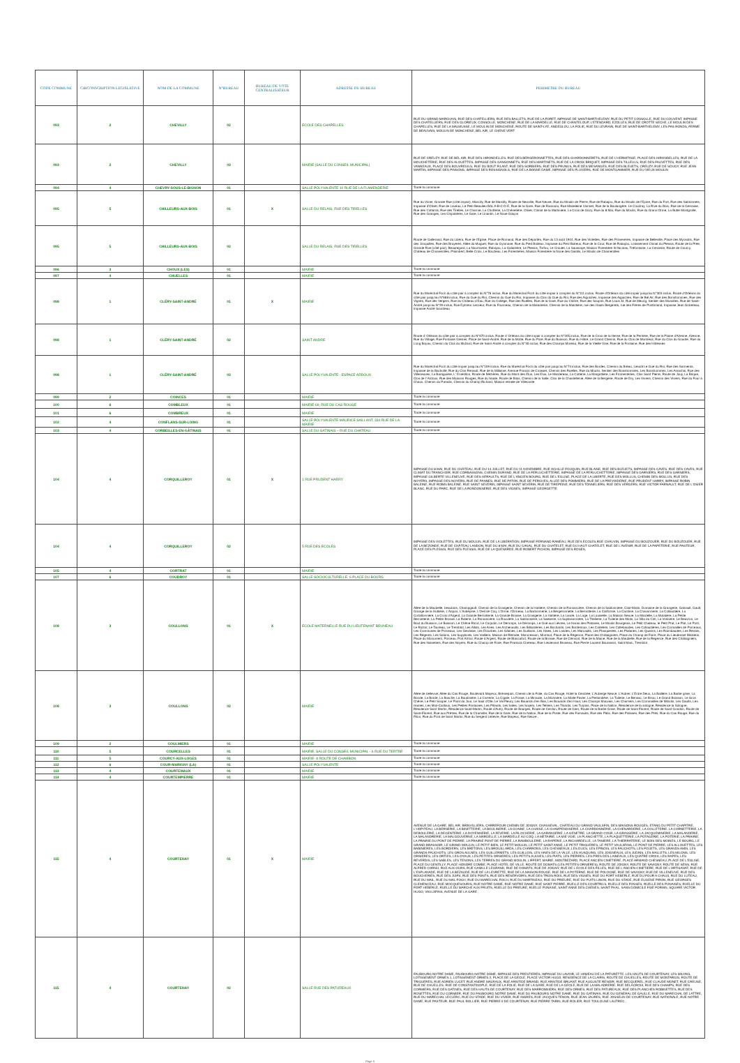| CODE COMMUNE | CIRCONSCRIPTION LEGISLATIVE | NOM DE LA COMMUNE | N°BUREAU | BUREAU DE VOTE CENTRALISATEUR | ADRESSE DU BUREAU | PERIMETRE DU BUREAU |
| --- | --- | --- | --- | --- | --- | --- |
| 093 | 2 | CHEVILLY | 02 | | ECOLE DES CHAPELLES | RUE DU GRAND MARCHAIS, RUE DES CHATELLIERS, RUE DES BALLETS, RUE DE LA FORET, IMPASSE DE SAINT-BARTHELEMY, RUE DU PETIT COSSOLLE, RUE DU COUVENT, IMPASSE DES CHATELLIERS, RUE DES GLORIEUX, COSSOLLE, MONCHENE, RUE DE LA MARDELLE, RUE DE CHANTELOUP, L'ETENDARD, EZOLLES, RUE DE CROTTE SECHE, LE MOULIN DES CHAPELLES, RUE DE LA MALMUSSE, LE MOULIN DE MONCHENE, ROUTE DE SAINT-LYE, ANDEGLOU, LA FOLIE, RUE DU LEVRAIN, RUE DE SAINT-BARTHELEMY, LES PAS RONDS, FERME DE BEAUVAIS, MOULIN DE MONCHENE, BEL AIR, LE CHENE VERT |
| 093 | 2 | CHEVILLY | 03 | | MAIRIE (SALLE DU CONSEIL MUNICIPAL) | RUE DE CREUZY, RUE DE BEL AIR, RUE DES HIRONDELLES, RUE DES BERGERONNETTES, RUE DES CHARDONNERETS, RUE DE L'HERMITAGE, PLACE DES HIRONDELLES, RUE DE LA MOUCHETERIE, RUE DES ALOUETTES, IMPASSE DES GANSONNETS, RUE DES MARTINETS, RUE DE LA CROIX BRIQUET, IMPASSE DES TILLEULS, RUE DES FAUVETTES, RUE DES VANNEAUX, PLACE DES BOUVREUILS, RUE DU BOUT FILANT, RUE DES SORBIERS, RUE DES PRUNUS, RUE DES MESANGES, RUE DES BLEUETS, CREUZY, RUE DE SOUGY, RUE JEAN MARTIN, IMPASSE DES PINSONS, IMPASSE DES ROSSIGNOLS, RUE DE LA BONNE DAME, IMPASSE DES PLUVIERS, RUE DE MONTGAMMIER, RUE DU VIEUX MOULIN |
| 094 | 4 | CHEVRY-SOUS-LE-BIGNON | 01 | | SALLE POLYVALENTE 10 RUE DE LA FLAMENDERIE | Toute la commune |
| 095 | 5 | CHILLEURS-AUX-BOIS | 01 | X | SALLE DU RELAIS, RUE DES TIRELLES | Rue du Vivier, Grande Rue (côté impair), Marcilly, Rue de Marcilly, Route de Neuville, Rue Neuve, Rue du Moulin de Pierre, Rue de Rabajou, Rue du Moulin de l'Epine, Rue du Fort, Rue des Sablonnets, Impasse d'Olivet, Rue de Laveau, Le Petit Beaulieu Bât. A-B-C-D-E, Rue de la Gare, Rue de Ramoulu, Rue Madeleine Vionnet, Rue de la Boulangère, Le Coudray, La Rive du Bois, Rue de la Gervaise, Rue des Cottards, Rue des Tirelles, Le Charme, La Chotterie, La Chênetière, Olivet, Climat de la Martinière, La Croix de Givry, Rue du 8 Mai, Rue du Moulin, Rue du Grand Orme, La Butte Montgrolle, Rue des Granges, Les Chipotières, Le Gare, Le Linantin, Le Noue Glaçon |
| 095 | 5 | CHILLEURS-AUX-BOIS | 02 | | SALLE DU RELAIS, RUE DES TIRELLES | Route de Gallerand, Rue du Libéra, Rue de l'Eglise, Place de Romand, Rue des Déportés, Rue du 13 août 1944, Rue des Violettes, Rue des Primevères, Impasse de Belleville, Place des Myosotis, Rue des Jonquilles, Rue des Bruyères, Allée du Muguet, Rue du Gymnase, Rue du Pied Boiteux, Impasse du Pied Boiteux, Rue de la Cour, Rue de Rabajou, Lotissement Climat du Plessis, Route de la Prée, Grande Rue (côté pair), Beauregard, La Nourricerie, Rabajou, La Galaizière, Le Plessis, Torfou, Le Croulet, La Saussaye, Maison Forestière St Nicolas, Tréfontaine, La Cercierie, Route de Courcy, Château de Chamerolles, Plaimbert, Belle Croix, Le Bouzeau, Les Forestières, Maison Forestière la Noue des Gastils, Le Moulin de Chamerolles |
| 096 | 3 | CHOUX (LES) | 01 | | MAIRIE | Toute la commune |
| 097 | 4 | CHUELLES | 01 | | MAIRIE | Toute la commune |
| 098 | 1 | CLÉRY-SAINT-ANDRÉ | 01 | X | MAIRIE | Rue du Maréchal Foch du côté pair à compter du N°76 inclus, Rue du Maréchal Foch du côté impair à compter du N°111 inclus, Route d'Orléans du côté impair jusqu'au N°303 inclus, Route d'Orléans du côté pair jusqu'au N°668 inclus, Rue du Gué du Roi, Chemin du Gué du Roi, Impasse du Clos du Gué du Roi, Rue des Aiguiches, Impasse des Aiguiches, Rue de Bel Air, Rue des Bonshommes, Rue des Vignes, Rue des Vergers, Rue du Château d'Eau, Rue du Collège, Rue des Ruelles, Rue de la Gare, Rue du Cloître, Rue des Soupirs, Rue Louis XI, Rue de Meung, Sentier des Murailles, Rue de Saint-André jusqu'au N°29 inclus, Rue Ephrem Lecoeur, Rue du Fourneau, Chemin de la Maladrerie, Chemin de la Mulotière, rue des Hauts Bergerets, rue des Frères de Pontbriand, Impasse Jean Gobereau, Impasse André Sourdeau |
| 098 | 1 | CLÉRY-SAINT-ANDRÉ | 02 | | SAINT ANDRE | Route d' Orléans du côté pair à compter du N°670 inclus, Route d' Orléans du côté impair à compter du N°305 inclus, Rue de la Croix de la Herse, Rue de la Perrière, Rue de la Plaine d'Azenne, Azenne, Rue du Village, Rue Fontaine Grenier, Place de Saint-André, Rue de la Motte, Rue du Paré, Rue du Buisson, Rue du Hâtre, Le Grand Chemin, Rue du Clos de Montreuil, Rue du Clos du Soudre, Rue du Long Boyau, Chemin du Clos du Muzard, Rue de Saint-André à compter du N°30 inclus, Rue des Champs Moreau, Rue de la Vieille Voie, Rue de la Fontaine, Rue des Hôtesses |
| 098 | 1 | CLÉRY-SAINT-ANDRÉ | 03 | | SALLE POLYVALENTE - ESPACE ARDOUX | Rue du Maréchal Foch du côté impair jusqu'au N°109 inclus, Rue du Maréchal Foch du côté pair jusqu'au N°74 inclus, Rue des Bordes, Chemin du Bréau, Lieudit Le Gué du Roi, Rue des Sarments, Impasse de la Bachollé, Rue du Clos Renault, Rue de la Millasse, Avenue Francis de Croisset, Chemin des Ruelles, Rue du Moulin, Sentier des Bonshommes, Les Bonshommes, Les Amachis, Rue des Villeneuves, La Baraguière, L' Emérillon, Route de Mézières, Rue du Mont des Elus, Les Elus, Le Mardereau, La Cotterie, La Margottière, Les Fromenteries, Clos Saint Pierre, Route de Jouy, La Brique, Clos de l' Ardoux, Rue des Maisons Rouges, Rue du Stade, Route de Blois, Chemin de la Salle, Clos de la Chastellenie, Allée de la Bergerie, Route de Dry, Les Viviers, Chemin des Viviers, Rue du Four à Chaux, Chemin du Paradis, Chemin du Champ Richard, Maison retraite de Villecante |
| 099 | 2 | COINCES | 01 | | MAIRIE | Toute la commune |
| 100 | 6 | COMBLEUX | 01 | | MAIRIE-69, RUE DU CAS ROUGE | Toute la commune |
| 101 | 6 | COMBREUX | 01 | | MAIRIE | Toute la commune |
| 102 | 4 | CONFLANS-SUR-LOING | 01 | | SALLE POLYVALENTE MAURICE SAILLANT, 334 RUE DE LA MAIRIE | Toute la commune |
| 103 | 4 | CORBEILLES-EN-GÂTINAIS | 01 | | SALLE DU GATINAIS – RUE DU CHATEAU | Toute la commune |
| 104 | 4 | CORQUILLEROY | 01 | X | 1 RUE PRUDENT HARRY | IMPASSE DU 8 MAI, RUE DU CHÂTEAU, RUE DU 14 JUILLET, RUE DU 11 NOVEMBRE, RUE ACHILLE FOUQUIN, RUE BLAISE, RUE DES BLEUETS, IMPASSE DES CAVES, RUE DES CAVES, RUE CLIMAT DU TRANCHOIR, RUE CORBASSONS, CHEMIN DURAND, RUE DE LA FERLUCHETTERIE, IMPASSE DE LA FERLUCHETTERIE, IMPASSE DES GARNIERS, RUE DES GARNIERS, IMPASSE GILBERTE VILLENEUVE, RUE DES HERAULTS, RUE DE L'ANCIEN BOURG, RUE DE L'EGLISE, PLACE DE LA LIBERTE, RUE DES MOLLUS, CHEMIN DES MOLLUS, RUE DES NOYERS, IMPASSE DES NOYERS, RUE DE PANNES, RUE DE PATON, RUE DE PERCHES, ALLEE DES POMMIERS, RUE DE LA PREVOIDERIE, RUE PRUDENT HARRY, IMPASSE ROBIN BALEINE, RUE ROBIN BALEINE, RUE SAINT SEVERIN, IMPASSE SAINT SEVERIN, RUE DE TIREPEINE, RUE DES TONNELIERS, RUE DES VERGERS, RUE VICTOR FARNAULT, RUE DE L'OSIER BLANC, RUE DU PARC, RUE DE LA RONDONNERIE, RUE DES VIGNES, IMPASSE GEORGETTE |
| 104 | 4 | CORQUILLEROY | 02 | | 5 RUE DES ECOLES | IMPASSE DES VIOLETTES, RUE DU MOULIN, RUE DE LA LIBERATION, IMPASSE FERNAND RAMEAU, RUE DES ECOLES,RUE CHAUVIN, IMPASSE DU BOUZOUER, RUE DU BOUZOUER, RUE DE LA BEZONDE, RUE DE CHÂTEAU LANDON, RUE DU 8 MAI, RUE DU CANAL, RUE DU CHATELET, RUE DU HAUT CHATELET, RUE DE L'AVENIR, RUE DE LA PAPETERIE, RUE PASTEUR, PLACE DES PLESSIS, RUE DES PLESSIS, RUE DE LA QUENARDE, RUE ROBERT PICHON, IMPASSE DES ROSES, |
| 105 | 4 | CORTRAT | 01 | | MAIRIE | Toute la commune |
| 107 | 6 | COUDROY | 01 | | SALLE SOCIOCULTURELLE, 6 PLACE DU BOURG | Toute la commune |
| 108 | 3 | COULLONS | 01 | X | ECOLE MATERNELLE RUE DU LIEUTENANT BRUNEAU | Allée de la Maubelle, beauboís, Champgault, Chemin de la Grangerie, Chemin de la Huttière, Chemin de la Romancière, Chemin de la Sablonnière, Clair-Matin, Domaine de la Grangerie, Galvault, Gault, Grange de la Huttière, L'Arquin, L'Aubépine, L'Oeil de Coq, L'Orme, l'Ormeau, La Barbonnerie, La Bergeronnette, La Bernotterie, La Californie, La Caroline, La Chavonnerie, La Collaudière, La Corbillonnière, La Croix d'Argent, La Grande Bernotterie, La Grande Brosse, La Grangerie, La Huttière, La Lande, La Loge, La Louisette, La Maison Neuve, La Mardelle, La Mulatière, La Petite Bernotterie, La Petite Brosse, La Raterie, La Romancière, La Rouvière, La Sablonnière, La Saeserie, La Suplissonnière, La Thelierie, La Tuilerie des Allots, La Villa du Criti, La Volinière, Le Beuvron, Le Bout du Buisson, Le Buisson, Le Chêne Rond, Le Corjudin, Le Deromps, Le Déromps, Le Gué aux Lièvres, Le Haras des Platanes, Le Moulin Bourgeois, Le Petit Chateau, le Petit Prat, Le Plat, Le Pont, Le Rozoir, Le Taureau, Le Tremblot, Les Allots, Les Anes, Les Archenaults, Les Billardières, Les Bochards, Les Borderioux, Les Cartelets, Les Collebaudes, Les Collaudières, Les Cormailles de Porceaux, Les Communes de Porceaux, Les Genâsse, Les Etourbes, Les Gâtines, Les Guillains, Les Haies, Les Landes, Les Marcaults, Les Planquerets, Les Platanes, Les Quatins, Les Raimbaudes, Les Rédots, Les Régents, Les Salons, Les Suppliciés, Les Vailliers, Maison de Retraite, Moncresson, Montout, Place de la Régence, Place des Châtaigniers, Place du Champ de Foire, Place du Lieutenant Bildstein, Place du Monument, Porceau, Port Arthur, Route d'Argent, Route de Blancafort, Route de la Brosse, Rue de Clémont, Rue de la Maine, Rue de la Maubelle, Rue de la Régence, Rue des Châtaigniers, Rue des Noisetiers, Rue des Noyers, Rue du Champ de Foire, Rue Frankois Chereau, Rue Lieutenant Bruneau, Rue Pierre Laurent Bourassin, Saint Marc, Tremblot , |
| 108 | 3 | COULLONS | 02 | | MAIRIE | Allée de bellevue, Allée du Cas Rouge, Boulevard Mayeux, Brémepain, Chemin de la Folie, du Cas Rouge, Hotel la Cendrée, L'Auberge Neuve, L'Aubier, L'Entre Deux, La Baillère, La Barbe grise, La Bonde, La Borde, La Bosche, La Boudinière, La Carrerie, La Cigale, La Fosse, La Miraude, La Morinière, La Motte Favier, La Perlandière, La Tuilerie, Le Bensac, Le Briou, Le Grand Boisson, Le Gros Chêne, Le Petit Souper, Le Point du Jour, Le Saut d'Ole, Le Val Fleury, Les Bouards d'en Bas, Les Bouards d'en Haut, Les Champs Mauvais, Les Charriers, Les Commailles de Mibolin, Les Gaults, Les Hantes, Les Mini-Cailloux, Les Petites Fontaines, Les Pillards, Les Sales, Les Soyers, Les Telliers, Les Thiards, Les Turpins, Place de la Nation, Résidence de la sologne, Résidence la Sologne, Résidence Saint Martin, Résidence Saint-Martin, Route d'Autry, Route de Bourges, Route de Cerdon, Route de Gien, Route de la Barbe Grise, Route de Saint Florent, Route de Saint Gondon, Route de Saint-Florent, Rue aux Prêtres, Rue de la Charmille, Rue de la Gare, Rue de la Nation, Rue de la Poste, Rue des Farnaults, Rue des Pâtis, Rue des Palisses, Rue des Prés, Rue du Cas Rouge, Rue du Pilon, Rue du Pont de Saint Martin, Rue du Sergent Lelièvre, Rue Mayeux, Rue Neuve , |
| 109 | 2 | COULMIERS | 01 | | MAIRIE | Toute la commune |
| 110 | 5 | COURCELLES | 01 | | MAIRIE, SALLE DU CONSEIL MUNICIPAL - 6 RUE DU TERTRE | Toute la commune |
| 111 | 5 | COURCY-AUX-LOGES | 01 | | MAIRIE- 8 ROUTE DE CHAMBON | Toute la commune |
| 112 | 6 | COUR-MARIGNY (LA) | 01 | | SALLE POLYVALENTE | Toute la commune |
| 113 | 4 | COURTEMAUX | 01 | | MAIRIE | Toute la commune |
| 114 | 4 | COURTEMPIERRE | 01 | | MAIRIE | Toute la commune |
| 115 | 4 | COURTENAY | 01 | X | MAIRIE | AVENUE DE LA GARE, BEL AIR, BRINVILLIERS, CARREFOUR CHEMIN DE JOIGNY, CHASSEVAL, CHATEAU DU GRAND VAULXFIN, DES MAISONS ROUGES, ETANG DU PETIT CHAPITRE, L'HOPITEAU, LA BERNERIE, LA BINETTERIE, LA BOULINERIE, LA CHAINE, LA CHAISE, LA CHAMPENOISERIE, LA CHARDONNERIE, LA CHENARDERIE, LA COLLETERIE, LA CORNETTERIE, LA DEBOULERIE, LA DEGENTERIE, LA DOYENNERIE, LA FEVERIE, LA FILOCHERIE, LA GARANGERIE, LA GENETRE, LA GRAND COUR, LA GRASSERIE, LA JACQUEMINERIE, LA MALANDERIE, LA MALANDRERIE, LA MALGOUVERNE, LA MARDELLE, LA MARDELLE AU COQ, LA METAIRIE, LA MIE VOIE, LA PLANCHETTE, LA PLAQUETTERIE, LA POTAGERIE, LA POTERIE, LA PRAIRIE, LA PRAIRIE DU PONT DE PIERRE, LA PRAIRIE PONT DE PIERRE, LA RAMBOULERIE, LA RAPERIE, LA RICHARDELLE, LA TANIERE, LA THIERRATERIE, LE BOIS DES MOINES, LE BOURG, LE GRAND BRASSOIR, LE GRAND MOULIN, LE PETIT BIEN, LE PETIT MOULIN, LE PETIT SAINT ANNE, LE PETIT TRIGUERES, LE PETIT VAULXFINS, LE PONT DE PIERRE, LES ALLOUETTES, LES BABINIERES, LES BORDIERS, LES BRETONS, LES BROUILLARDS, LES CHARRONS, LES CHESNEAUX, LES DUCS, LES EPINOIS, LES FAUCHOTS, LES FOUETS, LES GRANDS AMIS, LES GRANDS FAUCHOTS, LES GROS AULNES, LES GUILLERMETS, LES GUILLOIS, LES HAIES DE LA VILLE, LES HUSQUINS, LES JOIGNEAUX, LES JUDINS, LES MALLETS, LES MILONS, LES ORNIERES, LES ORTIES, LES OYAUX, LES PETITES ORNIERES, LES PETITS AULNES, LES PIATS, LES PIERRES, LES PRES DES LAINEAUX, LES QUATRE CROIX, LES RAPES, LES REVERDIS, LES SABLES, LES TENONS, LES TERRES DU GRAND MOULIN, LIFFERT, MAIRIE, MONTBEZARD, PLACE ANCIEN CIMETIERE, PLACE ARMAND CHESNEAU, PLACE DE L'EGLISE, PLACE DU GENTILLY, PLACE HONORE COMBE, PLACE HOTEL DE VILLE, ROUTE DE DOMATS (LES PETITES ORNIERES), ROUTE DE JOIGNY, ROUTE DE SAVIGNY, ROUTE DE SENS, RUE ALFRED CORNU, RUE AUX OURS, RUE CAMILLE LEGRAND, RUE DE DOMATS, RUE DE JOIGNY, RUE DE L ECOLE DES FILLES, RUE DE L'ANCIEN CIMETIERE, RUE DE L'ARTISANAT, RUE DE L'ESPLANADE, RUE DE LA BEZAUDE, RUE DE LA LEVRETTE, RUE DE LA MAISON ROUGE, RUE DE LA POTERNE, RUE DE POLOGNE, RUE DE SAVIGNY, RUE DE VILLENEUVE, RUE DES BOUCHERIES, RUE DES JUIFS, RUE DES PONTS, RUE DES RESERVOIRS, RUE DES TROIS ROIS, RUE DES VIGNES, RUE DU FORT HEBERLE, RUE DU FOUR A CHAUX, RUE DU LUTEAU, RUE DU MAIL, RUE DU MAL FOCH, RUE DU MARECHAL FOCH, RUE DU MARTINEAU, RUE DU PRIEURE, RUE DU PUITS LINON, RUE DU STADE, RUE EUGENE PIRON, RUE GEORGES CLEMENCEAU, RUE MOCQUESOURIS, RUE NOTRE DAME, RUE NOTRE DAME, RUE SAINT PIERRE, RUELLE DES COURTRILS, RUELLE DES FOSSES, RUELLE DES PUNAISES, RUELLE DU FORT HEBERLE, RUELLE DU MARCHE AUX FRUITS, RUELLE DU PRIEURE, RUELLE PUNAISE, SAINT ANNE DES CHENES, SAINT PHAL, SANS DOMICILE FIXE FORAIN, SQUARE VICTOR HUGO, VAULXFINS, AVENUE DE LA GARE , |
| 115 | 4 | COURTENAY | 02 | | SALLE RUE DES PATUREAUX | FAUBOURG NOTRE DAME, FAUBOURG NOTRE DAME, IMPASSE DES PRESTIERES, IMPASSE DU LAVOIR, LE HAMEAU DE LA PATURETTE, LES HAUTS DE COURTENAY, LES MILONS, LOTISSEMENT ORMES 1, LOTISSEMENT ORMES 2, PLACE DE LA GEOLE, PLACE VICTOR HUGO, RESIDENCE DE LA CLAIRIS, ROUTE DE CHUELLES, ROUTE DE MONTARGIS, ROUTE DE TRIGUERES, RUE ADRIEN LUCET, RUE ANDRE MALRAUX, RUE ARISTIDE BRIAND, RUE ARISTIDE BRUANT, RUE AUGUSTE RENOIR, RUE BECQUEREL, RUE CLAUDE MONET, RUE CREUSE, RUE DE CHUELLES, RUE DE CONSTANTINOPLE, RUE DE LA FOLIE, RUE DE LA GARE, RUE DE LA GEOLE, RUE DE LA MALADRERIE, RUE DELACROIX, RUE DES CHAMPS, RUE DES CORMIERS, RUE DES GATINES, RUE DES HAUTS DE COURTENAY, RUE DES MARRONNIERS, RUE DES ORMES, RUE DES PATUREAUX, RUE DES PLANCHES ROBINETTES, RUE DES ROSETTES, RUE DU CORMIER, RUE DU FAUBOURG NOTRE DAME, RUE DU FAUBOURG NOTRE DAME, RUE DU GATINAIS, RUE DU GENERAL DE GAULLE, RUE DU MARECHAL DE LATTRE, RUE DU MARECHAL LECLERC, RUE DU STADE, RUE DU VIVIER, RUE INGRES, RUE JACQUES TENON, RUE JEAN JAURES, RUE JOSSELIN DE COURTENAY, RUE NATIONALE, RUE NOTRE DAME, RUE PASTEUR, RUE PAUL ROLLIER, RUE PIERRE II DE COURTENAY, RUE PIERRE TARIN, RUE ROLIER, RUE TOULOUSE LAUTREC , |
Page 3